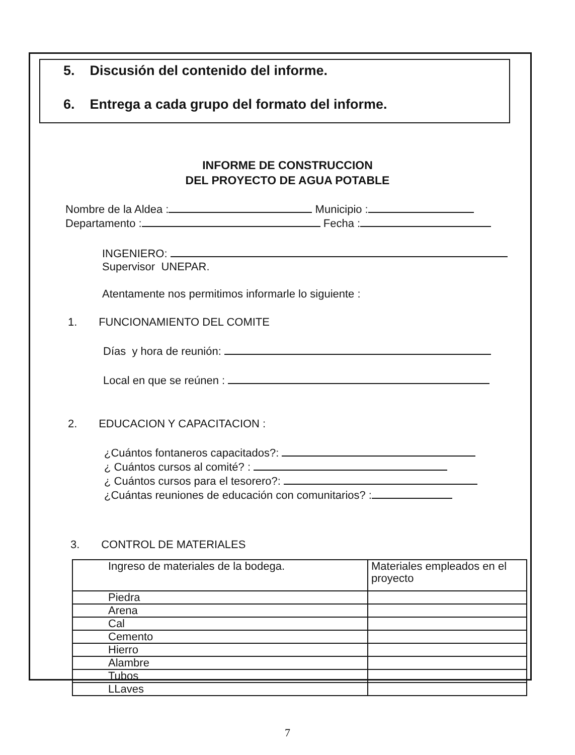5. Discusión del contenido del informe.
6. Entrega a cada grupo del formato del informe.
INFORME DE CONSTRUCCION
DEL PROYECTO DE AGUA POTABLE
Nombre de la Aldea : Municipio :
Departamento : Fecha :
INGENIERO:
Supervisor UNEPAR.
Atentamente nos permitimos informarle lo siguiente :
1. FUNCIONAMIENTO DEL COMITE
Días y hora de reunión:
Local en que se reúnen :
2. EDUCACION Y CAPACITACION :
¿Cuántos fontaneros capacitados?:
¿ Cuántos cursos al comité? :
¿ Cuántos cursos para el tesorero?:
¿Cuántas reuniones de educación con comunitarios? :
3. CONTROL DE MATERIALES
| Ingreso de materiales de la bodega. | Materiales empleados en el proyecto |
| Piedra | |
| Arena | |
| Cal | |
| Cemento | |
| Hierro | |
| Alambre | |
| Tubos | |
| LLaves | |
7